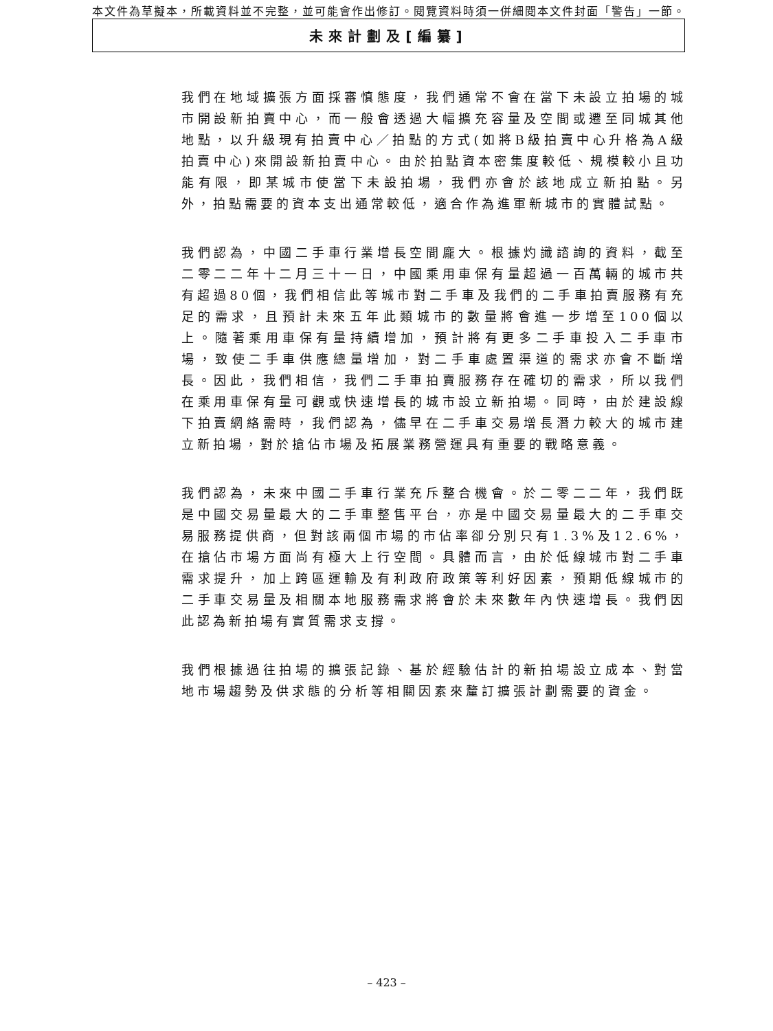本文件為草擬本，所載資料並不完整，並可能會作出修訂。閱覽資料時須一併細閱本文件封面「警告」一節。
未來計劃及[編纂]
我們在地域擴張方面採審慎態度，我們通常不會在當下未設立拍場的城市開設新拍賣中心，而一般會透過大幅擴充容量及空間或遷至同城其他地點，以升級現有拍賣中心／拍點的方式(如將B級拍賣中心升格為A級拍賣中心)來開設新拍賣中心。由於拍點資本密集度較低、規模較小且功能有限，即某城市使當下未設拍場，我們亦會於該地成立新拍點。另外，拍點需要的資本支出通常較低，適合作為進軍新城市的實體試點。
我們認為，中國二手車行業增長空間龐大。根據灼識諮詢的資料，截至二零二二年十二月三十一日，中國乘用車保有量超過一百萬輛的城市共有超過80個，我們相信此等城市對二手車及我們的二手車拍賣服務有充足的需求，且預計未來五年此類城市的數量將會進一步增至100個以上。隨著乘用車保有量持續增加，預計將有更多二手車投入二手車市場，致使二手車供應總量增加，對二手車處置渠道的需求亦會不斷增長。因此，我們相信，我們二手車拍賣服務存在確切的需求，所以我們在乘用車保有量可觀或快速增長的城市設立新拍場。同時，由於建設線下拍賣網絡需時，我們認為，儘早在二手車交易增長潛力較大的城市建立新拍場，對於搶佔市場及拓展業務營運具有重要的戰略意義。
我們認為，未來中國二手車行業充斥整合機會。於二零二二年，我們既是中國交易量最大的二手車整售平台，亦是中國交易量最大的二手車交易服務提供商，但對該兩個市場的市佔率卻分別只有1.3%及12.6%，在搶佔市場方面尚有極大上行空間。具體而言，由於低線城市對二手車需求提升，加上跨區運輸及有利政府政策等利好因素，預期低線城市的二手車交易量及相關本地服務需求將會於未來數年內快速增長。我們因此認為新拍場有實質需求支撐。
我們根據過往拍場的擴張記錄、基於經驗估計的新拍場設立成本、對當地市場趨勢及供求態的分析等相關因素來釐訂擴張計劃需要的資金。
– 423 –